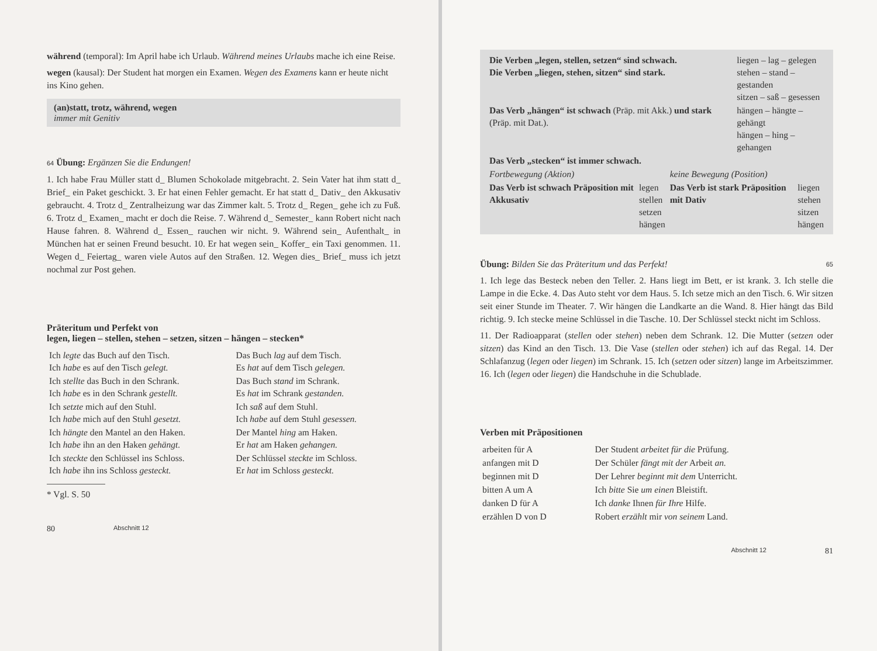während (temporal): Im April habe ich Urlaub. Während meines Urlaubs mache ich eine Reise.
wegen (kausal): Der Student hat morgen ein Examen. Wegen des Examens kann er heute nicht ins Kino gehen.
(an)statt, trotz, während, wegen
immer mit Genitiv
64 Übung: Ergänzen Sie die Endungen!
1. Ich habe Frau Müller statt d_ Blumen Schokolade mitgebracht. 2. Sein Vater hat ihm statt d_ Brief_ ein Paket geschickt. 3. Er hat einen Fehler gemacht. Er hat statt d_ Dativ_ den Akkusativ gebraucht. 4. Trotz d_ Zentralheizung war das Zimmer kalt. 5. Trotz d_ Regen_ gehe ich zu Fuß. 6. Trotz d_ Examen_ macht er doch die Reise. 7. Während d_ Semester_ kann Robert nicht nach Hause fahren. 8. Während d_ Essen_ rauchen wir nicht. 9. Während sein_ Aufenthalt_ in München hat er seinen Freund besucht. 10. Er hat wegen sein_ Koffer_ ein Taxi genommen. 11. Wegen d_ Feiertag_ waren viele Autos auf den Straßen. 12. Wegen dies_ Brief_ muss ich jetzt nochmal zur Post gehen.
Präteritum und Perfekt von
legen, liegen – stellen, stehen – setzen, sitzen – hängen – stecken*
| Ich legte das Buch auf den Tisch. Ich habe es auf den Tisch gelegt. | Das Buch lag auf dem Tisch. Es hat auf dem Tisch gelegen. |
| Ich stellte das Buch in den Schrank. Ich habe es in den Schrank gestellt. | Das Buch stand im Schrank. Es hat im Schrank gestanden. |
| Ich setzte mich auf den Stuhl. Ich habe mich auf den Stuhl gesetzt. | Ich saß auf dem Stuhl. Ich habe auf dem Stuhl gesessen. |
| Ich hängte den Mantel an den Haken. Ich habe ihn an den Haken gehängt. | Der Mantel hing am Haken. Er hat am Haken gehangen. |
| Ich steckte den Schlüssel ins Schloss. Ich habe ihn ins Schloss gesteckt. | Der Schlüssel steckte im Schloss. Er hat im Schloss gesteckt. |
* Vgl. S. 50
80 Abschnitt 12
| Die Verben „legen, stellen, setzen“ sind schwach. Die Verben „liegen, stehen, sitzen“ sind stark. | liegen – lag – gelegen stehen – stand – gestanden sitzen – saß – gesessen |
| Das Verb „hängen“ ist schwach (Präp. mit Akk.) und stark (Präp. mit Dat.). | hängen – hängte – gehängt hängen – hing – gehangen |
| Das Verb „stecken“ ist immer schwach. | |
| Fortbewegung (Aktion) | | keine Bewegung (Position) | |
| Das Verb ist schwach Präposition mit Akkusativ | legen stellen setzen hängen | Das Verb ist stark Präposition mit Dativ | liegen stehen sitzen hängen |
Übung: Bilden Sie das Präteritum und das Perfekt! 65
1. Ich lege das Besteck neben den Teller. 2. Hans liegt im Bett, er ist krank. 3. Ich stelle die Lampe in die Ecke. 4. Das Auto steht vor dem Haus. 5. Ich setze mich an den Tisch. 6. Wir sitzen seit einer Stunde im Theater. 7. Wir hängen die Landkarte an die Wand. 8. Hier hängt das Bild richtig. 9. Ich stecke meine Schlüssel in die Tasche. 10. Der Schlüssel steckt nicht im Schloss.
11. Der Radioapparat (stellen oder stehen) neben dem Schrank. 12. Die Mutter (setzen oder sitzen) das Kind an den Tisch. 13. Die Vase (stellen oder stehen) ich auf das Regal. 14. Der Schlafanzug (legen oder liegen) im Schrank. 15. Ich (setzen oder sitzen) lange im Arbeitszimmer. 16. Ich (legen oder liegen) die Handschuhe in die Schublade.
Verben mit Präpositionen
| arbeiten für A | Der Student arbeitet für die Prüfung. |
| anfangen mit D | Der Schüler fängt mit der Arbeit an. |
| beginnen mit D | Der Lehrer beginnt mit dem Unterricht. |
| bitten A um A | Ich bitte Sie um einen Bleistift. |
| danken D für A | Ich danke Ihnen für Ihre Hilfe. |
| erzählen D von D | Robert erzählt mir von seinem Land. |
Abschnitt 12 81